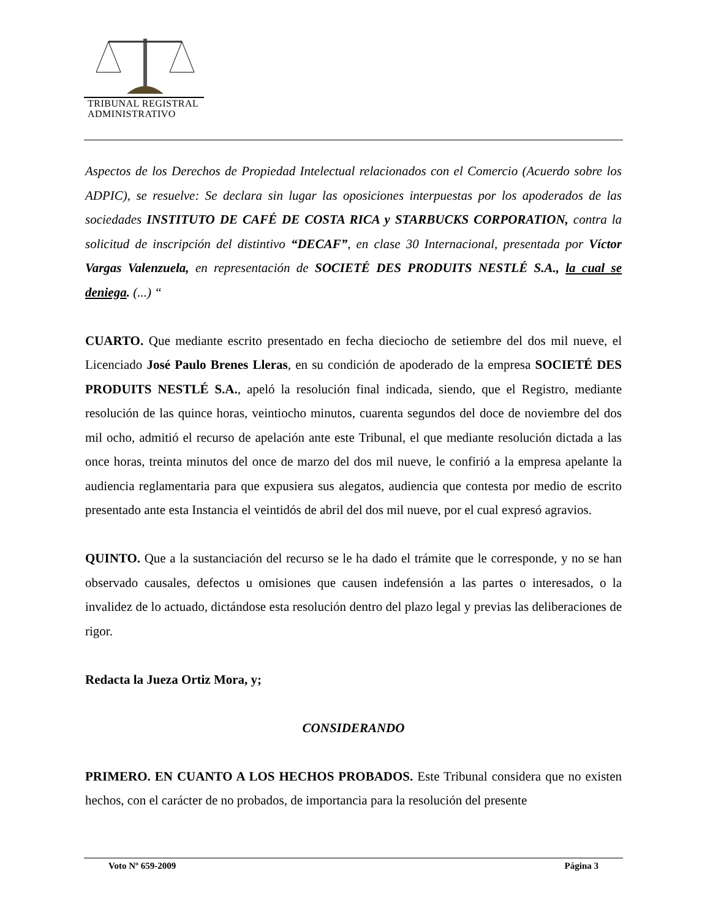TRIBUNAL REGISTRAL
ADMINISTRATIVO
Aspectos de los Derechos de Propiedad Intelectual relacionados con el Comercio (Acuerdo sobre los ADPIC), se resuelve: Se declara sin lugar las oposiciones interpuestas por los apoderados de las sociedades INSTITUTO DE CAFÉ DE COSTA RICA y STARBUCKS CORPORATION, contra la solicitud de inscripción del distintivo “DECAF”, en clase 30 Internacional, presentada por Víctor Vargas Valenzuela, en representación de SOCIETÉ DES PRODUITS NESTLÉ S.A., la cual se deniega. (...) “
CUARTO. Que mediante escrito presentado en fecha dieciocho de setiembre del dos mil nueve, el Licenciado José Paulo Brenes Lleras, en su condición de apoderado de la empresa SOCIETÉ DES PRODUITS NESTLÉ S.A., apeló la resolución final indicada, siendo, que el Registro, mediante resolución de las quince horas, veintiocho minutos, cuarenta segundos del doce de noviembre del dos mil ocho, admitió el recurso de apelación ante este Tribunal, el que mediante resolución dictada a las once horas, treinta minutos del once de marzo del dos mil nueve, le confirió a la empresa apelante la audiencia reglamentaria para que expusiera sus alegatos, audiencia que contesta por medio de escrito presentado ante esta Instancia el veintidós de abril del dos mil nueve, por el cual expresó agravios.
QUINTO. Que a la sustanciación del recurso se le ha dado el trámite que le corresponde, y no se han observado causales, defectos u omisiones que causen indefensión a las partes o interesados, o la invalidez de lo actuado, dictándose esta resolución dentro del plazo legal y previas las deliberaciones de rigor.
Redacta la Jueza Ortiz Mora, y;
CONSIDERANDO
PRIMERO. EN CUANTO A LOS HECHOS PROBADOS. Este Tribunal considera que no existen hechos, con el carácter de no probados, de importancia para la resolución del presente
Voto Nº 659-2009 Página 3